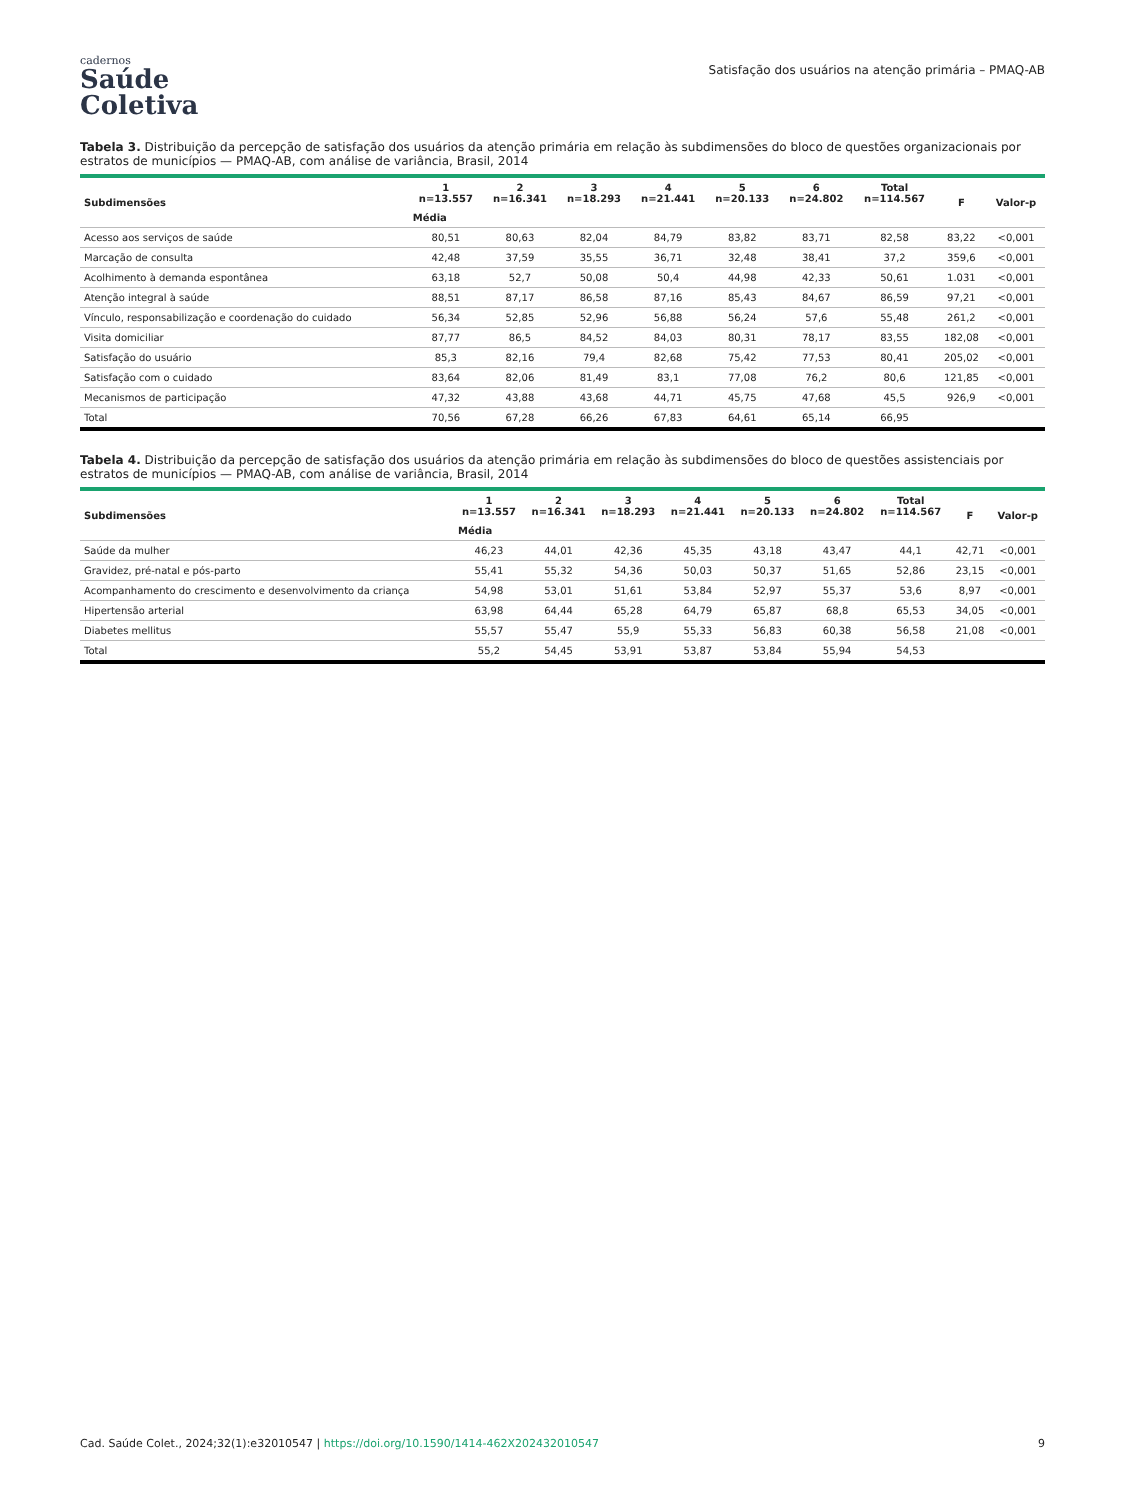cadernos
Saúde
Coletiva
Satisfação dos usuários na atenção primária – PMAQ-AB
Tabela 3. Distribuição da percepção de satisfação dos usuários da atenção primária em relação às subdimensões do bloco de questões organizacionais por estratos de municípios — PMAQ-AB, com análise de variância, Brasil, 2014
| Subdimensões | 1 n=13.557 | 2 n=16.341 | 3 n=18.293 | 4 n=21.441 | 5 n=20.133 | 6 n=24.802 | Total n=114.567 | F | Valor-p |
| --- | --- | --- | --- | --- | --- | --- | --- | --- | --- |
| | Média | | | | | | | | |
| Acesso aos serviços de saúde | 80,51 | 80,63 | 82,04 | 84,79 | 83,82 | 83,71 | 82,58 | 83,22 | <0,001 |
| Marcação de consulta | 42,48 | 37,59 | 35,55 | 36,71 | 32,48 | 38,41 | 37,2 | 359,6 | <0,001 |
| Acolhimento à demanda espontânea | 63,18 | 52,7 | 50,08 | 50,4 | 44,98 | 42,33 | 50,61 | 1.031 | <0,001 |
| Atenção integral à saúde | 88,51 | 87,17 | 86,58 | 87,16 | 85,43 | 84,67 | 86,59 | 97,21 | <0,001 |
| Vínculo, responsabilização e coordenação do cuidado | 56,34 | 52,85 | 52,96 | 56,88 | 56,24 | 57,6 | 55,48 | 261,2 | <0,001 |
| Visita domiciliar | 87,77 | 86,5 | 84,52 | 84,03 | 80,31 | 78,17 | 83,55 | 182,08 | <0,001 |
| Satisfação do usuário | 85,3 | 82,16 | 79,4 | 82,68 | 75,42 | 77,53 | 80,41 | 205,02 | <0,001 |
| Satisfação com o cuidado | 83,64 | 82,06 | 81,49 | 83,1 | 77,08 | 76,2 | 80,6 | 121,85 | <0,001 |
| Mecanismos de participação | 47,32 | 43,88 | 43,68 | 44,71 | 45,75 | 47,68 | 45,5 | 926,9 | <0,001 |
| Total | 70,56 | 67,28 | 66,26 | 67,83 | 64,61 | 65,14 | 66,95 | | |
Tabela 4. Distribuição da percepção de satisfação dos usuários da atenção primária em relação às subdimensões do bloco de questões assistenciais por estratos de municípios — PMAQ-AB, com análise de variância, Brasil, 2014
| Subdimensões | 1 n=13.557 | 2 n=16.341 | 3 n=18.293 | 4 n=21.441 | 5 n=20.133 | 6 n=24.802 | Total n=114.567 | F | Valor-p |
| --- | --- | --- | --- | --- | --- | --- | --- | --- | --- |
| | Média | | | | | | | | |
| Saúde da mulher | 46,23 | 44,01 | 42,36 | 45,35 | 43,18 | 43,47 | 44,1 | 42,71 | <0,001 |
| Gravidez, pré-natal e pós-parto | 55,41 | 55,32 | 54,36 | 50,03 | 50,37 | 51,65 | 52,86 | 23,15 | <0,001 |
| Acompanhamento do crescimento e desenvolvimento da criança | 54,98 | 53,01 | 51,61 | 53,84 | 52,97 | 55,37 | 53,6 | 8,97 | <0,001 |
| Hipertensão arterial | 63,98 | 64,44 | 65,28 | 64,79 | 65,87 | 68,8 | 65,53 | 34,05 | <0,001 |
| Diabetes mellitus | 55,57 | 55,47 | 55,9 | 55,33 | 56,83 | 60,38 | 56,58 | 21,08 | <0,001 |
| Total | 55,2 | 54,45 | 53,91 | 53,87 | 53,84 | 55,94 | 54,53 | | |
Cad. Saúde Colet., 2024;32(1):e32010547 | https://doi.org/10.1590/1414-462X202432010547 9